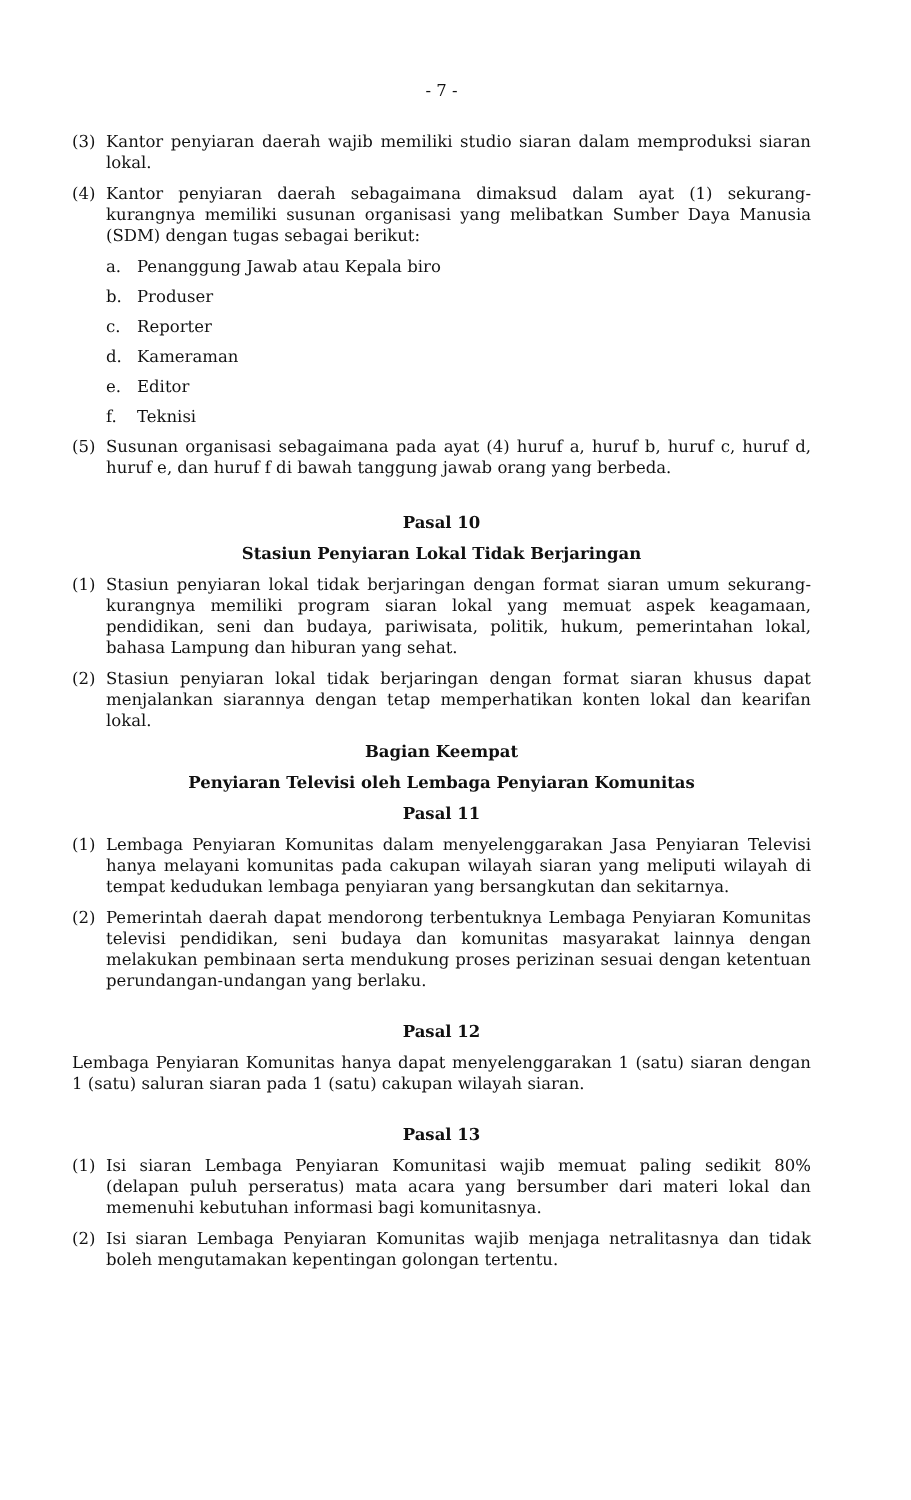- 7 -
(3) Kantor penyiaran daerah wajib memiliki studio siaran dalam memproduksi siaran lokal.
(4) Kantor penyiaran daerah sebagaimana dimaksud dalam ayat (1) sekurang-kurangnya memiliki susunan organisasi yang melibatkan Sumber Daya Manusia (SDM) dengan tugas sebagai berikut:
a. Penanggung Jawab atau Kepala biro
b. Produser
c. Reporter
d. Kameraman
e. Editor
f. Teknisi
(5) Susunan organisasi sebagaimana pada ayat (4) huruf a, huruf b, huruf c, huruf d, huruf e, dan huruf f di bawah tanggung jawab orang yang berbeda.
Pasal 10
Stasiun Penyiaran Lokal Tidak Berjaringan
(1) Stasiun penyiaran lokal tidak berjaringan dengan format siaran umum sekurang-kurangnya memiliki program siaran lokal yang memuat aspek keagamaan, pendidikan, seni dan budaya, pariwisata, politik, hukum, pemerintahan lokal, bahasa Lampung dan hiburan yang sehat.
(2) Stasiun penyiaran lokal tidak berjaringan dengan format siaran khusus dapat menjalankan siarannya dengan tetap memperhatikan konten lokal dan kearifan lokal.
Bagian Keempat
Penyiaran Televisi oleh Lembaga Penyiaran Komunitas
Pasal 11
(1) Lembaga Penyiaran Komunitas dalam menyelenggarakan Jasa Penyiaran Televisi hanya melayani komunitas pada cakupan wilayah siaran yang meliputi wilayah di tempat kedudukan lembaga penyiaran yang bersangkutan dan sekitarnya.
(2) Pemerintah daerah dapat mendorong terbentuknya Lembaga Penyiaran Komunitas televisi pendidikan, seni budaya dan komunitas masyarakat lainnya dengan melakukan pembinaan serta mendukung proses perizinan sesuai dengan ketentuan perundangan-undangan yang berlaku.
Pasal 12
Lembaga Penyiaran Komunitas hanya dapat menyelenggarakan 1 (satu) siaran dengan 1 (satu) saluran siaran pada 1 (satu) cakupan wilayah siaran.
Pasal 13
(1) Isi siaran Lembaga Penyiaran Komunitasi wajib memuat paling sedikit 80% (delapan puluh perseratus) mata acara yang bersumber dari materi lokal dan memenuhi kebutuhan informasi bagi komunitasnya.
(2) Isi siaran Lembaga Penyiaran Komunitas wajib menjaga netralitasnya dan tidak boleh mengutamakan kepentingan golongan tertentu.